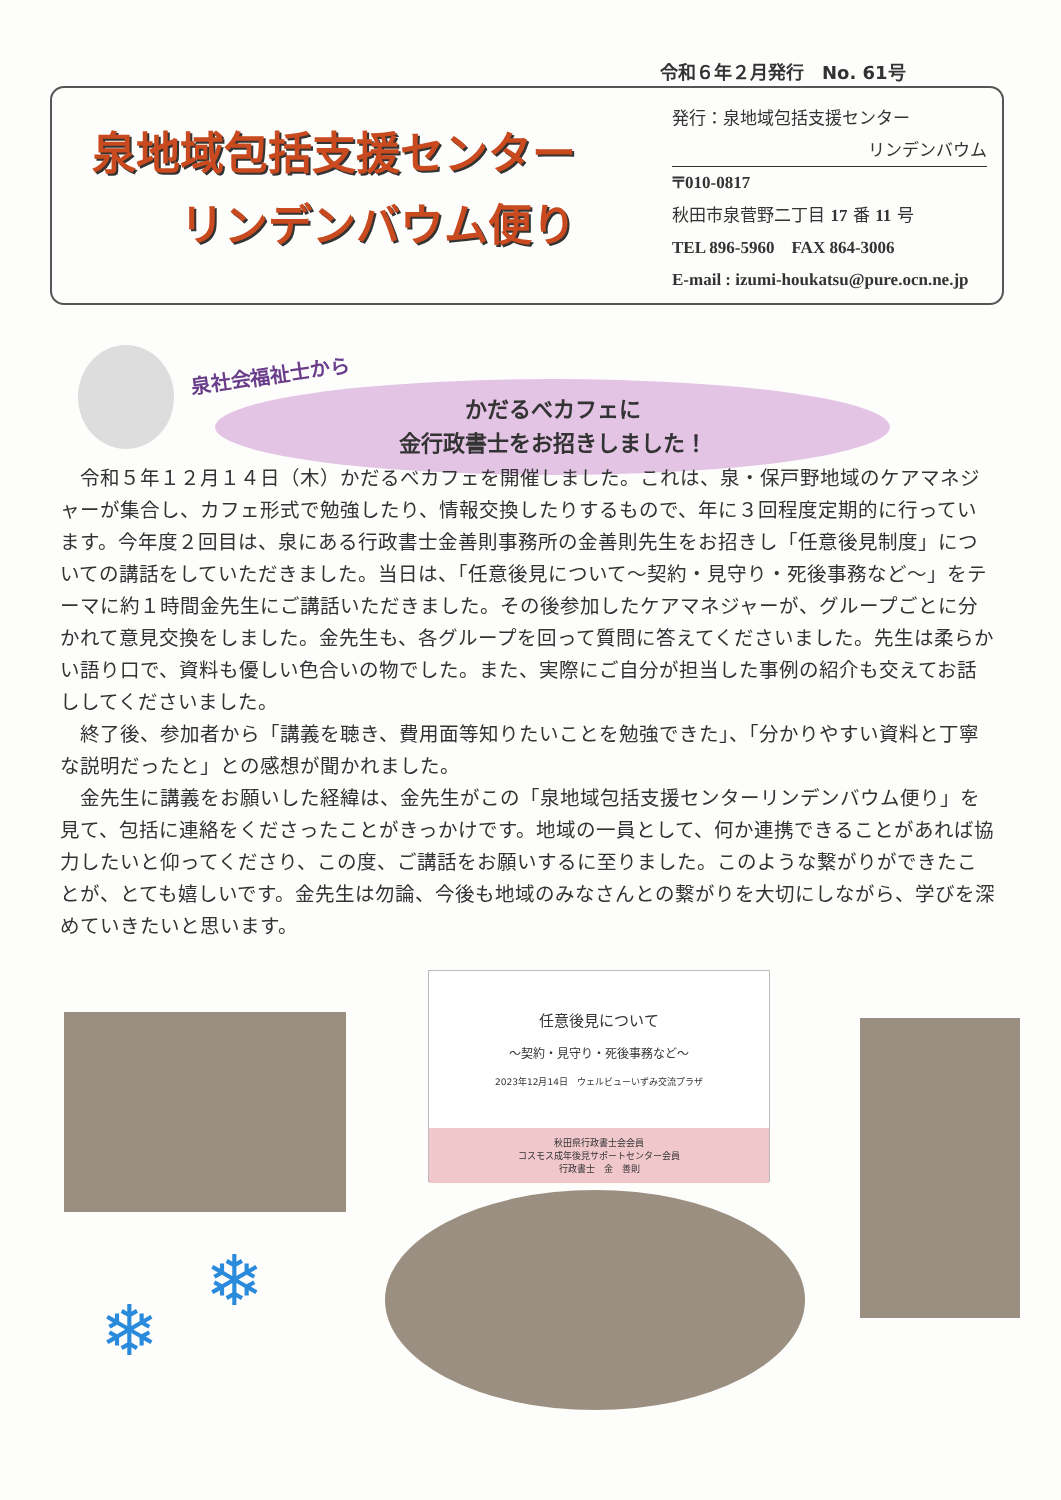令和６年２月発行　No. 61号
泉地域包括支援センター
　　リンデンバウム便り
発行：泉地域包括支援センター
リンデンバウム
〒010-0817
秋田市泉菅野二丁目 17 番 11 号
TEL 896-5960　FAX 864-3006
E-mail : izumi-houkatsu@pure.ocn.ne.jp
泉社会福祉士から
かだるべカフェに
金行政書士をお招きしました！
令和５年１２月１４日（木）かだるべカフェを開催しました。これは、泉・保戸野地域のケアマネジャーが集合し、カフェ形式で勉強したり、情報交換したりするもので、年に３回程度定期的に行っています。今年度２回目は、泉にある行政書士金善則事務所の金善則先生をお招きし「任意後見制度」についての講話をしていただきました。当日は、「任意後見について～契約・見守り・死後事務など～」をテーマに約１時間金先生にご講話いただきました。その後参加したケアマネジャーが、グループごとに分かれて意見交換をしました。金先生も、各グループを回って質問に答えてくださいました。先生は柔らかい語り口で、資料も優しい色合いの物でした。また、実際にご自分が担当した事例の紹介も交えてお話ししてくださいました。
終了後、参加者から「講義を聴き、費用面等知りたいことを勉強できた」、「分かりやすい資料と丁寧な説明だったと」との感想が聞かれました。
金先生に講義をお願いした経緯は、金先生がこの「泉地域包括支援センターリンデンバウム便り」を見て、包括に連絡をくださったことがきっかけです。地域の一員として、何か連携できることがあれば協力したいと仰ってくださり、この度、ご講話をお願いするに至りました。このような繋がりができたことが、とても嬉しいです。金先生は勿論、今後も地域のみなさんとの繋がりを大切にしながら、学びを深めていきたいと思います。
任意後見について
～契約・見守り・死後事務など～
2023年12月14日　ウェルビューいずみ交流プラザ
秋田県行政書士会会員
コスモス成年後見サポートセンター会員
行政書士　金　善則
❄
❄